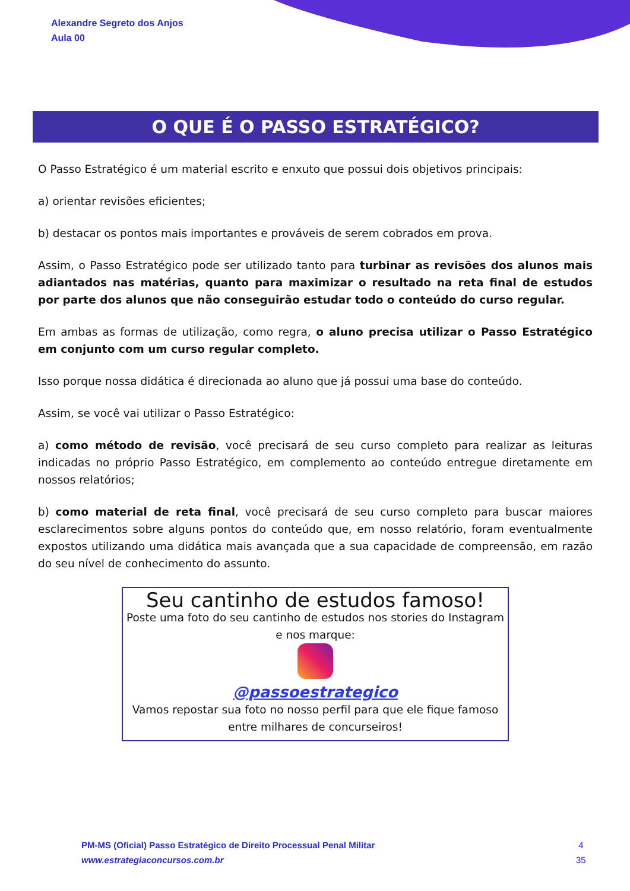Alexandre Segreto dos Anjos
Aula 00
O QUE É O PASSO ESTRATÉGICO?
O Passo Estratégico é um material escrito e enxuto que possui dois objetivos principais:
a) orientar revisões eficientes;
b) destacar os pontos mais importantes e prováveis de serem cobrados em prova.
Assim, o Passo Estratégico pode ser utilizado tanto para turbinar as revisões dos alunos mais adiantados nas matérias, quanto para maximizar o resultado na reta final de estudos por parte dos alunos que não conseguirão estudar todo o conteúdo do curso regular.
Em ambas as formas de utilização, como regra, o aluno precisa utilizar o Passo Estratégico em conjunto com um curso regular completo.
Isso porque nossa didática é direcionada ao aluno que já possui uma base do conteúdo.
Assim, se você vai utilizar o Passo Estratégico:
a) como método de revisão, você precisará de seu curso completo para realizar as leituras indicadas no próprio Passo Estratégico, em complemento ao conteúdo entregue diretamente em nossos relatórios;
b) como material de reta final, você precisará de seu curso completo para buscar maiores esclarecimentos sobre alguns pontos do conteúdo que, em nosso relatório, foram eventualmente expostos utilizando uma didática mais avançada que a sua capacidade de compreensão, em razão do seu nível de conhecimento do assunto.
Seu cantinho de estudos famoso!
Poste uma foto do seu cantinho de estudos nos stories do Instagram e nos marque:
@passoestrategico
Vamos repostar sua foto no nosso perfil para que ele fique famoso entre milhares de concurseiros!
PM-MS (Oficial) Passo Estratégico de Direito Processual Penal Militar
www.estrategiaconcursos.com.br
4
35